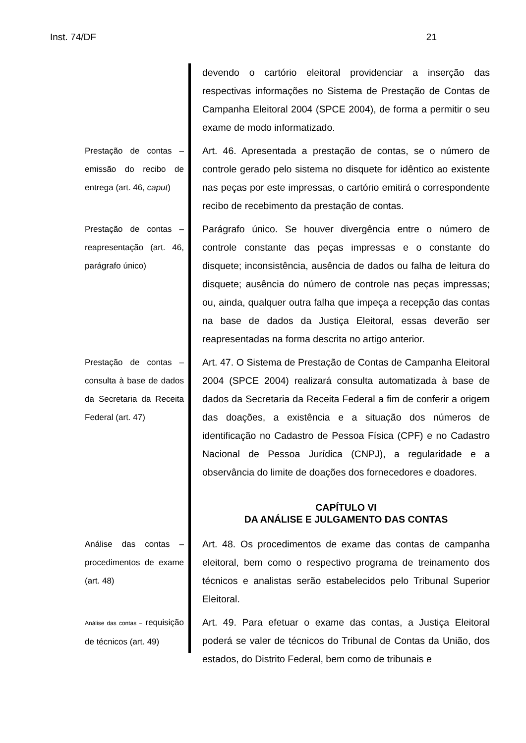Inst. 74/DF 21
devendo o cartório eleitoral providenciar a inserção das respectivas informações no Sistema de Prestação de Contas de Campanha Eleitoral 2004 (SPCE 2004), de forma a permitir o seu exame de modo informatizado.
Prestação de contas – emissão do recibo de entrega (art. 46, caput)
Art. 46. Apresentada a prestação de contas, se o número de controle gerado pelo sistema no disquete for idêntico ao existente nas peças por este impressas, o cartório emitirá o correspondente recibo de recebimento da prestação de contas.
Prestação de contas – reapresentação (art. 46, parágrafo único)
Parágrafo único. Se houver divergência entre o número de controle constante das peças impressas e o constante do disquete; inconsistência, ausência de dados ou falha de leitura do disquete; ausência do número de controle nas peças impressas; ou, ainda, qualquer outra falha que impeça a recepção das contas na base de dados da Justiça Eleitoral, essas deverão ser reapresentadas na forma descrita no artigo anterior.
Prestação de contas – consulta à base de dados da Secretaria da Receita Federal (art. 47)
Art. 47. O Sistema de Prestação de Contas de Campanha Eleitoral 2004 (SPCE 2004) realizará consulta automatizada à base de dados da Secretaria da Receita Federal a fim de conferir a origem das doações, a existência e a situação dos números de identificação no Cadastro de Pessoa Física (CPF) e no Cadastro Nacional de Pessoa Jurídica (CNPJ), a regularidade e a observância do limite de doações dos fornecedores e doadores.
CAPÍTULO VI
DA ANÁLISE E JULGAMENTO DAS CONTAS
Análise das contas – procedimentos de exame (art. 48)
Art. 48. Os procedimentos de exame das contas de campanha eleitoral, bem como o respectivo programa de treinamento dos técnicos e analistas serão estabelecidos pelo Tribunal Superior Eleitoral.
Análise das contas – requisição de técnicos (art. 49)
Art. 49. Para efetuar o exame das contas, a Justiça Eleitoral poderá se valer de técnicos do Tribunal de Contas da União, dos estados, do Distrito Federal, bem como de tribunais e